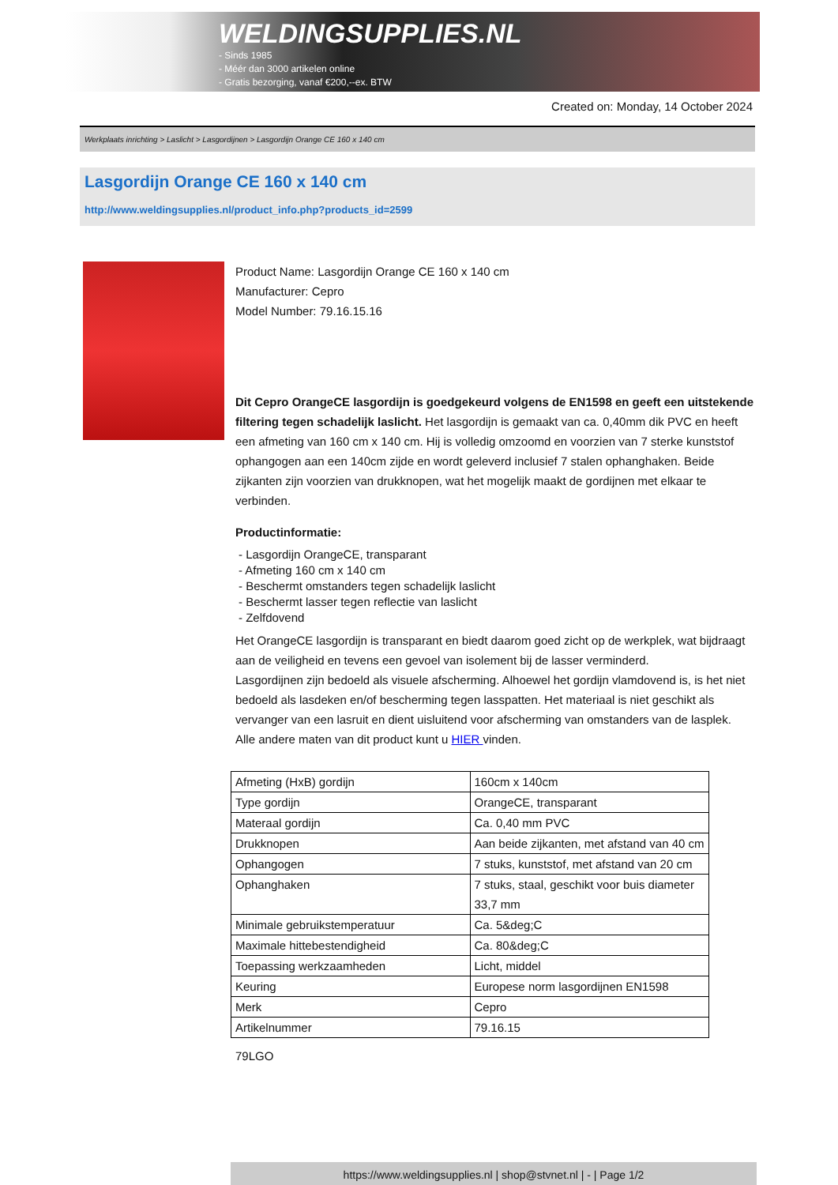WELDINGSUPPLIES.NL
- Sinds 1985
- Méér dan 3000 artikelen online
- Gratis bezorging, vanaf €200,--ex. BTW
Created on: Monday, 14 October 2024
Werkplaats inrichting > Laslicht > Lasgordijnen > Lasgordijn Orange CE 160 x 140 cm
Lasgordijn Orange CE 160 x 140 cm
http://www.weldingsupplies.nl/product_info.php?products_id=2599
Product Name: Lasgordijn Orange CE 160 x 140 cm
Manufacturer: Cepro
Model Number: 79.16.15.16
Dit Cepro OrangeCE lasgordijn is goedgekeurd volgens de EN1598 en geeft een uitstekende filtering tegen schadelijk laslicht. Het lasgordijn is gemaakt van ca. 0,40mm dik PVC en heeft een afmeting van 160 cm x 140 cm. Hij is volledig omzoomd en voorzien van 7 sterke kunststof ophangogen aan een 140cm zijde en wordt geleverd inclusief 7 stalen ophanghaken. Beide zijkanten zijn voorzien van drukknopen, wat het mogelijk maakt de gordijnen met elkaar te verbinden.
Productinformatie:
- Lasgordijn OrangeCE, transparant
- Afmeting 160 cm x 140 cm
- Beschermt omstanders tegen schadelijk laslicht
- Beschermt lasser tegen reflectie van laslicht
- Zelfdovend
Het OrangeCE lasgordijn is transparant en biedt daarom goed zicht op de werkplek, wat bijdraagt aan de veiligheid en tevens een gevoel van isolement bij de lasser verminderd.
Lasgordijnen zijn bedoeld als visuele afscherming. Alhoewel het gordijn vlamdovend is, is het niet bedoeld als lasdeken en/of bescherming tegen lasspatten. Het materiaal is niet geschikt als vervanger van een lasruit en dient uisluitend voor afscherming van omstanders van de lasplek.
Alle andere maten van dit product kunt u HIER vinden.
| Afmeting (HxB) gordijn | 160cm x 140cm |
| Type gordijn | OrangeCE, transparant |
| Materaal gordijn | Ca. 0,40 mm PVC |
| Drukknopen | Aan beide zijkanten, met afstand van 40 cm |
| Ophangogen | 7 stuks, kunststof, met afstand van 20 cm |
| Ophanghaken | 7 stuks, staal, geschikt voor buis diameter 33,7 mm |
| Minimale gebruikstemperatuur | Ca. 5&deg;C |
| Maximale hittebestendigheid | Ca. 80&deg;C |
| Toepassing werkzaamheden | Licht, middel |
| Keuring | Europese norm lasgordijnen EN1598 |
| Merk | Cepro |
| Artikelnummer | 79.16.15 |
79LGO
https://www.weldingsupplies.nl | shop@stvnet.nl | - | Page 1/2